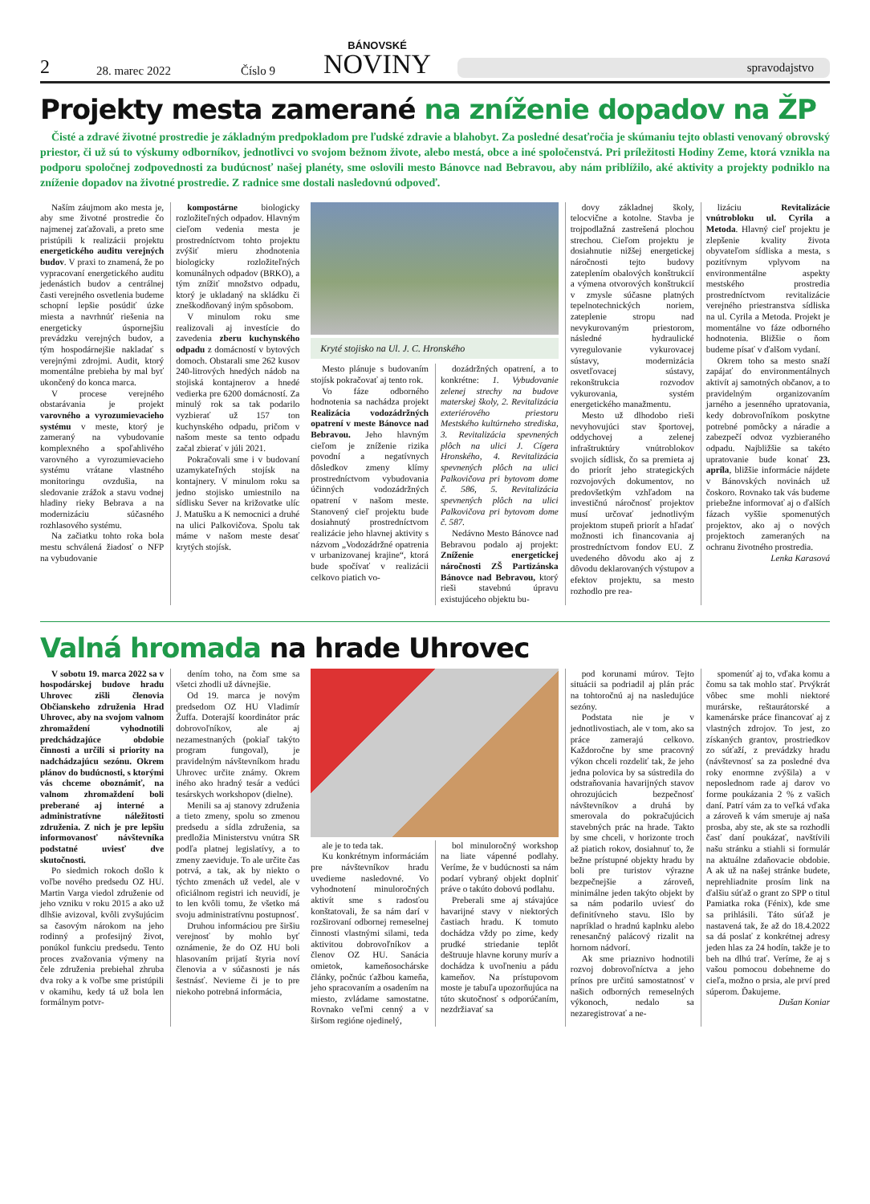2 28. marec 2022 Číslo 9
BÁNOVSKÉ
NOVINY
spravodajstvo
Projekty mesta zamerané na zníženie dopadov na ŽP
Čisté a zdravé životné prostredie je základným predpokladom pre ľudské zdravie a blahobyt. Za posledné desaťročia je skúmaniu tejto oblasti venovaný obrovský priestor, či už sú to výskumy odborníkov, jednotlivci vo svojom bežnom živote, alebo mestá, obce a iné spoločenstvá. Pri príležitosti Hodiny Zeme, ktorá vznikla na podporu spoločnej zodpovednosti za budúcnosť našej planéty, sme oslovili mesto Bánovce nad Bebravou, aby nám priblížilo, aké aktivity a projekty podniklo na zníženie dopadov na životné prostredie. Z radnice sme dostali nasledovnú odpoveď.
Naším záujmom ako mesta je, aby sme životné prostredie čo najmenej zaťažovali, a preto sme pristúpili k realizácii projektu energetického auditu verejných budov. V praxi to znamená, že po vypracovaní energetického auditu jedenástich budov a centrálnej časti verejného osvetlenia budeme schopní lepšie posúdiť úzke miesta a navrhnúť riešenia na energeticky úspornejšiu prevádzku verejných budov, a tým hospodárnejšie nakladať s verejnými zdrojmi. Audit, ktorý momentálne prebieha by mal byť ukončený do konca marca.
V procese verejného obstarávania je projekt varovného a vyrozumievacieho systému v meste, ktorý je zameraný na vybudovanie komplexného a spoľahlivého varovného a vyrozumievacieho systému vrátane vlastného monitoringu ovzdušia, na sledovanie zrážok a stavu vodnej hladiny rieky Bebrava a na modernizáciu súčasného rozhlasového systému.
Na začiatku tohto roka bola mestu schválená žiadosť o NFP na vybudovanie
kompostárne biologicky rozložiteľných odpadov. Hlavným cieľom vedenia mesta je prostredníctvom tohto projektu zvýšiť mieru zhodnotenia biologicky rozložiteľných komunálnych odpadov (BRKO), a tým znížiť množstvo odpadu, ktorý je ukladaný na skládku či zneškodňovaný iným spôsobom.
V minulom roku sme realizovali aj investície do zavedenia zberu kuchynského odpadu z domácností v bytových domoch. Obstarali sme 262 kusov 240-litrových hnedých nádob na stojiská kontajnerov a hnedé vedierka pre 6200 domácností. Za minulý rok sa tak podarilo vyzbierať už 157 ton kuchynského odpadu, pričom v našom meste sa tento odpadu začal zbierať v júli 2021.
Pokračovali sme i v budovaní uzamykateľných stojísk na kontajnery. V minulom roku sa jedno stojisko umiestnilo na sídlisku Sever na križovatke ulíc J. Matušku a K nemocnici a druhé na ulici Palkovičova. Spolu tak máme v našom meste desať krytých stojísk.
Kryté stojisko na Ul. J. C. Hronského
Mesto plánuje s budovaním stojísk pokračovať aj tento rok.
Vo fáze odborného hodnotenia sa nachádza projekt Realizácia vodozádržných opatrení v meste Bánovce nad Bebravou. Jeho hlavným cieľom je zníženie rizika povodní a negatívnych dôsledkov zmeny klímy prostredníctvom vybudovania účinných vodozádržných opatrení v našom meste. Stanovený cieľ projektu bude dosiahnutý prostredníctvom realizácie jeho hlavnej aktivity s názvom „Vodozádržné opatrenia v urbanizovanej krajine“, ktorá bude spočívať v realizácii celkovo piatich vo-
dozádržných opatrení, a to konkrétne: 1. Vybudovanie zelenej strechy na budove materskej školy, 2. Revitalizácia exteriérového priestoru Mestského kultúrneho strediska, 3. Revitalizácia spevnených plôch na ulici J. Cígera Hronského, 4. Revitalizácia spevnených plôch na ulici Palkovičova pri bytovom dome č. 586, 5. Revitalizácia spevnených plôch na ulici Palkovičova pri bytovom dome č. 587.
Nedávno Mesto Bánovce nad Bebravou podalo aj projekt: Zníženie energetickej náročnosti ZŠ Partizánska Bánovce nad Bebravou, ktorý rieši stavebnú úpravu existujúceho objektu bu-
dovy základnej školy, telocvične a kotolne. Stavba je trojpodlažná zastrešená plochou strechou. Cieľom projektu je dosiahnutie nižšej energetickej náročnosti tejto budovy zateplením obalových konštrukcií a výmena otvorových konštrukcií v zmysle súčasne platných tepelnotechnických noriem, zateplenie stropu nad nevykurovaným priestorom, následné hydraulické vyregulovanie vykurovacej sústavy, modernizácia osvetľovacej sústavy, rekonštrukcia rozvodov vykurovania, systém energetického manažmentu.
Mesto už dlhodobo rieši nevyhovujúci stav športovej, oddychovej a zelenej infraštruktúry vnútroblokov svojich sídlisk, čo sa premieta aj do priorít jeho strategických rozvojových dokumentov, no predovšetkým vzhľadom na investičnú náročnosť projektov musí určovať jednotlivým projektom stupeň priorít a hľadať možnosti ich financovania aj prostredníctvom fondov EU. Z uvedeného dôvodu ako aj z dôvodu deklarovaných výstupov a efektov projektu, sa mesto rozhodlo pre rea-
lizáciu Revitalizácie vnútrobloku ul. Cyrila a Metoda. Hlavný cieľ projektu je zlepšenie kvality života obyvateľom sídliska a mesta, s pozitívnym vplyvom na environmentálne aspekty mestského prostredia prostredníctvom revitalizácie verejného priestranstva sídliska na ul. Cyrila a Metoda. Projekt je momentálne vo fáze odborného hodnotenia. Bližšie o ňom budeme písať v ďalšom vydaní.
Okrem toho sa mesto snaží zapájať do environmentálnych aktivít aj samotných občanov, a to pravidelným organizovaním jarného a jesenného upratovania, kedy dobrovoľníkom poskytne potrebné pomôcky a náradie a zabezpečí odvoz vyzbieraného odpadu. Najbližšie sa takéto upratovanie bude konať 23. apríla, bližšie informácie nájdete v Bánovských novinách už čoskoro. Rovnako tak vás budeme priebežne informovať aj o ďalších fázach vyššie spomenutých projektov, ako aj o nových projektoch zameraných na ochranu životného prostredia.
Lenka Karasová
Valná hromada na hrade Uhrovec
V sobotu 19. marca 2022 sa v hospodárskej budove hradu Uhrovec zišli členovia Občianskeho združenia Hrad Uhrovec, aby na svojom valnom zhromaždení vyhodnotili predchádzajúce obdobie činnosti a určili si priority na nadchádzajúcu sezónu. Okrem plánov do budúcnosti, s ktorými vás chceme oboznámiť, na valnom zhromaždení boli preberané aj interné a administratívne náležitosti združenia. Z nich je pre lepšiu informovanosť návštevníka podstatné uviesť dve skutočnosti.
Po siedmich rokoch došlo k voľbe nového predsedu OZ HU. Martin Varga viedol združenie od jeho vzniku v roku 2015 a ako už dlhšie avizoval, kvôli zvyšujúcim sa časovým nárokom na jeho rodinný a profesijný život, ponúkol funkciu predsedu. Tento proces zvažovania výmeny na čele združenia prebiehal zhruba dva roky a k voľbe sme pristúpili v okamihu, kedy tá už bola len formálnym potvr-
dením toho, na čom sme sa všetci zhodli už dávnejšie.
Od 19. marca je novým predsedom OZ HU Vladimír Žuffa. Doterajší koordinátor prác dobrovoľníkov, ale aj nezamestnaných (pokiaľ takýto program fungoval), je pravidelným návštevníkom hradu Uhrovec určite známy. Okrem iného ako hradný tesár a vedúci tesárskych workshopov (dielne).
Menili sa aj stanovy združenia a tieto zmeny, spolu so zmenou predsedu a sídla združenia, sa predložia Ministerstvu vnútra SR podľa platnej legislatívy, a to zmeny zaeviduje. To ale určite čas potrvá, a tak, ak by niekto o týchto zmenách už vedel, ale v oficiálnom registri ich neuvidí, je to len kvôli tomu, že všetko má svoju administratívnu postupnosť.
Druhou informáciou pre širšiu verejnosť by mohlo byť oznámenie, že do OZ HU boli hlasovaním prijatí štyria noví členovia a v súčasnosti je nás šestnásť. Nevieme či je to pre niekoho potrebná informácia,
ale je to teda tak.
Ku konkrétnym informáciám pre návštevníkov hradu uvedieme nasledovné. Vo vyhodnotení minuloročných aktivít sme s radosťou konštatovali, že sa nám darí v rozširovaní odbornej remeselnej činnosti vlastnými silami, teda aktivitou dobrovoľníkov a členov OZ HU. Sanácia omietok, kameňosochárske články, počnúc ťažbou kameňa, jeho spracovaním a osadením na miesto, zvládame samostatne. Rovnako veľmi cenný a v širšom regióne ojedinelý,
bol minuloročný workshop na liate vápenné podlahy. Veríme, že v budúcnosti sa nám podarí vybraný objekt doplniť práve o takúto dobovú podlahu.
Preberali sme aj stávajúce havarijné stavy v niektorých častiach hradu. K tomuto dochádza vždy po zime, kedy prudké striedanie teplôt deštruuje hlavne koruny murív a dochádza k uvoľneniu a pádu kameňov. Na prístupovom moste je tabuľa upozorňujúca na túto skutočnosť s odporúčaním, nezdržiavať sa
pod korunami múrov. Tejto situácii sa podriadil aj plán prác na tohtoročnú aj na nasledujúce sezóny.
Podstata nie je v jednotlivostiach, ale v tom, ako sa práce zamerajú celkovo. Každoročne by sme pracovný výkon chceli rozdeliť tak, že jeho jedna polovica by sa sústredila do odstraňovania havarijných stavov ohrozujúcich bezpečnosť návštevníkov a druhá by smerovala do pokračujúcich stavebných prác na hrade. Takto by sme chceli, v horizonte troch až piatich rokov, dosiahnuť to, že bežne prístupné objekty hradu by boli pre turistov výrazne bezpečnejšie a zároveň, minimálne jeden takýto objekt by sa nám podarilo uviesť do definitívneho stavu. Išlo by napríklad o hradnú kaplnku alebo renesančný palácový rizalit na hornom nádvorí.
Ak sme priaznivo hodnotili rozvoj dobrovoľníctva a jeho prínos pre určitú samostatnosť v našich odborných remeselných výkonoch, nedalo sa nezaregistrovať a ne-
spomenúť aj to, vďaka komu a čomu sa tak mohlo stať. Prvýkrát vôbec sme mohli niektoré murárske, reštaurátorské a kamenárske práce financovať aj z vlastných zdrojov. To jest, zo získaných grantov, prostriedkov zo súťaží, z prevádzky hradu (návštevnosť sa za posledné dva roky enormne zvýšila) a v neposlednom rade aj darov vo forme poukázania 2 % z vašich daní. Patrí vám za to veľká vďaka a zároveň k vám smeruje aj naša prosba, aby ste, ak ste sa rozhodli časť daní poukázať, navštívili našu stránku a stiahli si formulár na aktuálne zdaňovacie obdobie. A ak už na našej stránke budete, neprehliadnite prosím link na ďalšiu súťaž o grant zo SPP o titul Pamiatka roka (Fénix), kde sme sa prihlásili. Táto súťaž je nastavená tak, že až do 18.4.2022 sa dá poslať z konkrétnej adresy jeden hlas za 24 hodín, takže je to beh na dlhú trať. Veríme, že aj s vašou pomocou dobehneme do cieľa, možno o prsia, ale prví pred súperom. Ďakujeme. Dušan Koniar